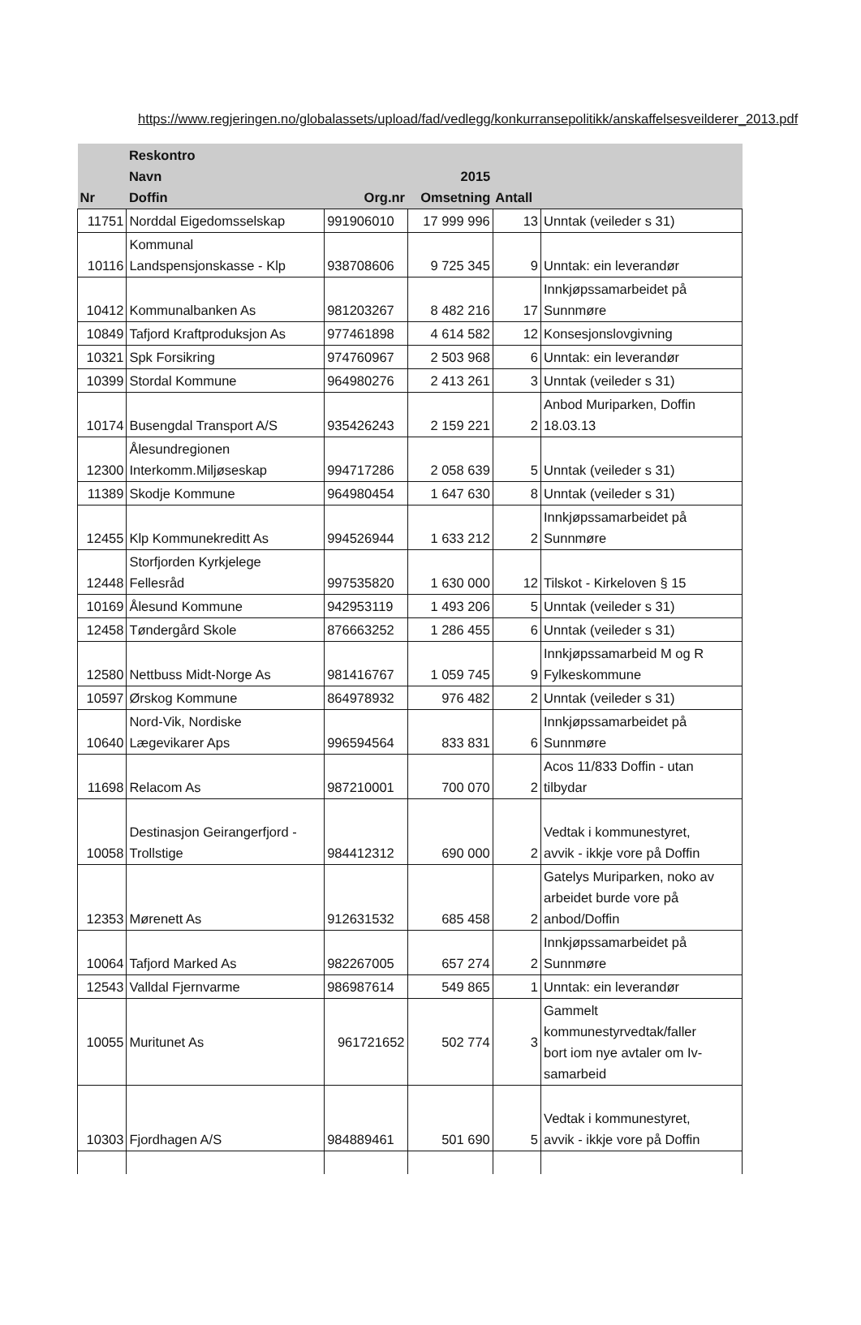https://www.regjeringen.no/globalassets/upload/fad/vedlegg/konkurransepolitikk/anskaffelsesveilderer_2013.pdf
| Nr | Reskontro Navn Doffin | Org.nr | 2015 Omsetning | Antall | |
| --- | --- | --- | --- | --- | --- |
| 11751 | Norddal Eigedomsselskap | 991906010 | 17 999 996 | 13 | Unntak (veileder s 31) |
| 10116 | Kommunal Landspensjonskasse - Klp | 938708606 | 9 725 345 | 9 | Unntak: ein leverandør |
| 10412 | Kommunalbanken As | 981203267 | 8 482 216 | 17 | Innkjøpssamarbeidet på Sunnmøre |
| 10849 | Tafjord Kraftproduksjon As | 977461898 | 4 614 582 | 12 | Konsesjonslovgivning |
| 10321 | Spk Forsikring | 974760967 | 2 503 968 | 6 | Unntak: ein leverandør |
| 10399 | Stordal Kommune | 964980276 | 2 413 261 | 3 | Unntak (veileder s 31) |
| 10174 | Busengdal Transport A/S | 935426243 | 2 159 221 | 2 | Anbod Muriparken, Doffin 18.03.13 |
| 12300 | Ålesundregionen Interkomm.Miljøseskap | 994717286 | 2 058 639 | 5 | Unntak (veileder s 31) |
| 11389 | Skodje Kommune | 964980454 | 1 647 630 | 8 | Unntak (veileder s 31) |
| 12455 | Klp Kommunekreditt As | 994526944 | 1 633 212 | 2 | Innkjøpssamarbeidet på Sunnmøre |
| 12448 | Storfjorden Kyrkjelege Fellesråd | 997535820 | 1 630 000 | 12 | Tilskot - Kirkeloven § 15 |
| 10169 | Ålesund Kommune | 942953119 | 1 493 206 | 5 | Unntak (veileder s 31) |
| 12458 | Tøndergård Skole | 876663252 | 1 286 455 | 6 | Unntak (veileder s 31) |
| 12580 | Nettbuss Midt-Norge As | 981416767 | 1 059 745 | 9 | Innkjøpssamarbeid M og R Fylkeskommune |
| 10597 | Ørskog Kommune | 864978932 | 976 482 | 2 | Unntak (veileder s 31) |
| 10640 | Nord-Vik, Nordiske Lægevikarer Aps | 996594564 | 833 831 | 6 | Innkjøpssamarbeidet på Sunnmøre |
| 11698 | Relacom As | 987210001 | 700 070 | 2 | Acos 11/833 Doffin - utan tilbydar |
| 10058 | Destinasjon Geirangerfjord - Trollstige | 984412312 | 690 000 | 2 | Vedtak i kommunestyret, avvik - ikkje vore på Doffin |
| 12353 | Mørenett As | 912631532 | 685 458 | 2 | Gatelys Muriparken, noko av arbeidet burde vore på anbod/Doffin |
| 10064 | Tafjord Marked As | 982267005 | 657 274 | 2 | Innkjøpssamarbeidet på Sunnmøre |
| 12543 | Valldal Fjernvarme | 986987614 | 549 865 | 1 | Unntak: ein leverandør |
| 10055 | Muritunet As | 961721652 | 502 774 | 3 | Gammelt kommunestyrvedtak/faller bort iom nye avtaler om Iv- samarbeid |
| 10303 | Fjordhagen A/S | 984889461 | 501 690 | 5 | Vedtak i kommunestyret, avvik - ikkje vore på Doffin |